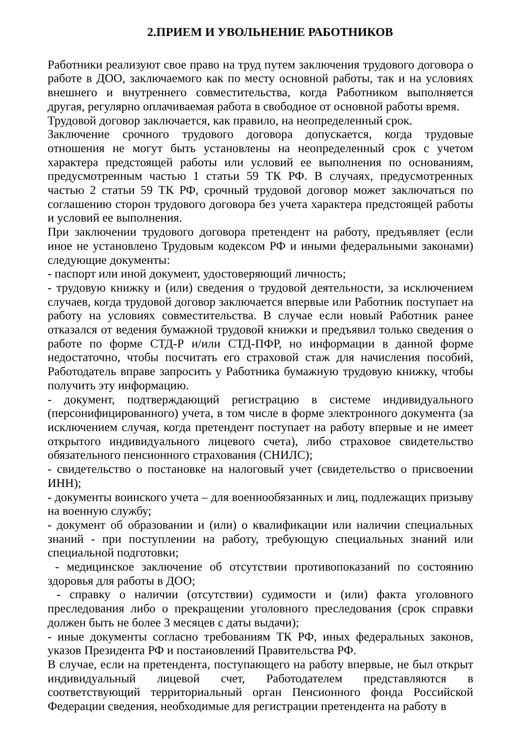2.ПРИЕМ И УВОЛЬНЕНИЕ РАБОТНИКОВ
Работники реализуют свое право на труд путем заключения трудового договора о работе в ДОО, заключаемого как по месту основной работы, так и на условиях внешнего и внутреннего совместительства, когда Работником выполняется другая, регулярно оплачиваемая работа в свободное от основной работы время.
Трудовой договор заключается, как правило, на неопределенный срок.
Заключение срочного трудового договора допускается, когда трудовые отношения не могут быть установлены на неопределенный срок с учетом характера предстоящей работы или условий ее выполнения по основаниям, предусмотренным частью 1 статьи 59 ТК РФ. В случаях, предусмотренных частью 2 статьи 59 ТК РФ, срочный трудовой договор может заключаться по соглашению сторон трудового договора без учета характера предстоящей работы и условий ее выполнения.
При заключении трудового договора претендент на работу, предъявляет (если иное не установлено Трудовым кодексом РФ и иными федеральными законами) следующие документы:
- паспорт или иной документ, удостоверяющий личность;
- трудовую книжку и (или) сведения о трудовой деятельности, за исключением случаев, когда трудовой договор заключается впервые или Работник поступает на работу на условиях совместительства. В случае если новый Работник ранее отказался от ведения бумажной трудовой книжки и предъявил только сведения о работе по форме СТД-Р и/или СТД-ПФР, но информации в данной форме недостаточно, чтобы посчитать его страховой стаж для начисления пособий, Работодатель вправе запросить у Работника бумажную трудовую книжку, чтобы получить эту информацию.
- документ, подтверждающий регистрацию в системе индивидуального (персонифицированного) учета, в том числе в форме электронного документа (за исключением случая, когда претендент поступает на работу впервые и не имеет открытого индивидуального лицевого счета), либо страховое свидетельство обязательного пенсионного страхования (СНИЛС);
- свидетельство о постановке на налоговый учет (свидетельство о присвоении ИНН);
- документы воинского учета – для военнообязанных и лиц, подлежащих призыву на военную службу;
- документ об образовании и (или) о квалификации или наличии специальных знаний - при поступлении на работу, требующую специальных знаний или специальной подготовки;
- медицинское заключение об отсутствии противопоказаний по состоянию здоровья для работы в ДОО;
- справку о наличии (отсутствии) судимости и (или) факта уголовного преследования либо о прекращении уголовного преследования (срок справки должен быть не более 3 месяцев с даты выдачи);
- иные документы согласно требованиям ТК РФ, иных федеральных законов, указов Президента РФ и постановлений Правительства РФ.
В случае, если на претендента, поступающего на работу впервые, не был открыт индивидуальный лицевой счет, Работодателем представляются в соответствующий территориальный орган Пенсионного фонда Российской Федерации сведения, необходимые для регистрации претендента на работу в